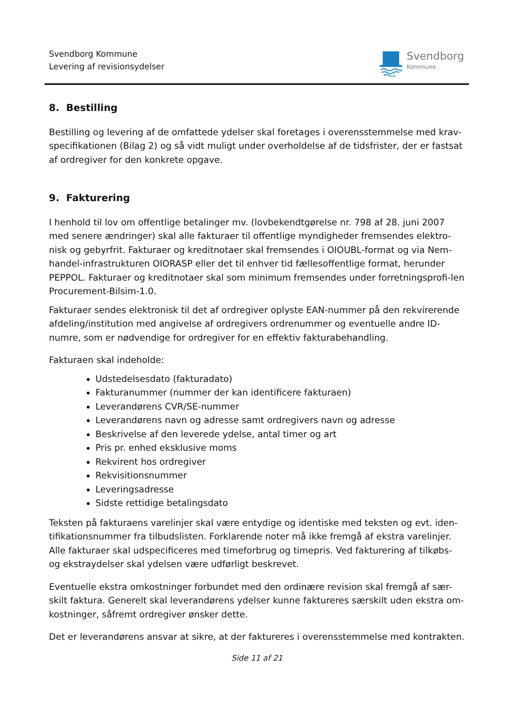Svendborg Kommune
Levering af revisionsydelser
Svendborg
Kommune
8. Bestilling
Bestilling og levering af de omfattede ydelser skal foretages i overensstemmelse med krav-specifikationen (Bilag 2) og så vidt muligt under overholdelse af de tidsfrister, der er fastsat af ordregiver for den konkrete opgave.
9. Fakturering
I henhold til lov om offentlige betalinger mv. (lovbekendtgørelse nr. 798 af 28. juni 2007 med senere ændringer) skal alle fakturaer til offentlige myndigheder fremsendes elektro-nisk og gebyrfrit. Fakturaer og kreditnotaer skal fremsendes i OIOUBL-format og via Nem-handel-infrastrukturen OIORASP eller det til enhver tid fællesoffentlige format, herunder PEPPOL. Fakturaer og kreditnotaer skal som minimum fremsendes under forretningsprofi-len Procurement-Bilsim-1.0.
Fakturaer sendes elektronisk til det af ordregiver oplyste EAN-nummer på den rekvirerende afdeling/institution med angivelse af ordregivers ordrenummer og eventuelle andre ID-numre, som er nødvendige for ordregiver for en effektiv fakturabehandling.
Fakturaen skal indeholde:
Udstedelsesdato (fakturadato)
Fakturanummer (nummer der kan identificere fakturaen)
Leverandørens CVR/SE-nummer
Leverandørens navn og adresse samt ordregivers navn og adresse
Beskrivelse af den leverede ydelse, antal timer og art
Pris pr. enhed eksklusive moms
Rekvirent hos ordregiver
Rekvisitionsnummer
Leveringsadresse
Sidste rettidige betalingsdato
Teksten på fakturaens varelinjer skal være entydige og identiske med teksten og evt. iden-tifikationsnummer fra tilbudslisten. Forklarende noter må ikke fremgå af ekstra varelinjer. Alle fakturaer skal udspecificeres med timeforbrug og timepris. Ved fakturering af tilkøbs- og ekstraydelser skal ydelsen være udførligt beskrevet.
Eventuelle ekstra omkostninger forbundet med den ordinære revision skal fremgå af sær-skilt faktura. Generelt skal leverandørens ydelser kunne faktureres særskilt uden ekstra om-kostninger, såfremt ordregiver ønsker dette.
Det er leverandørens ansvar at sikre, at der faktureres i overensstemmelse med kontrakten.
Side 11 af 21